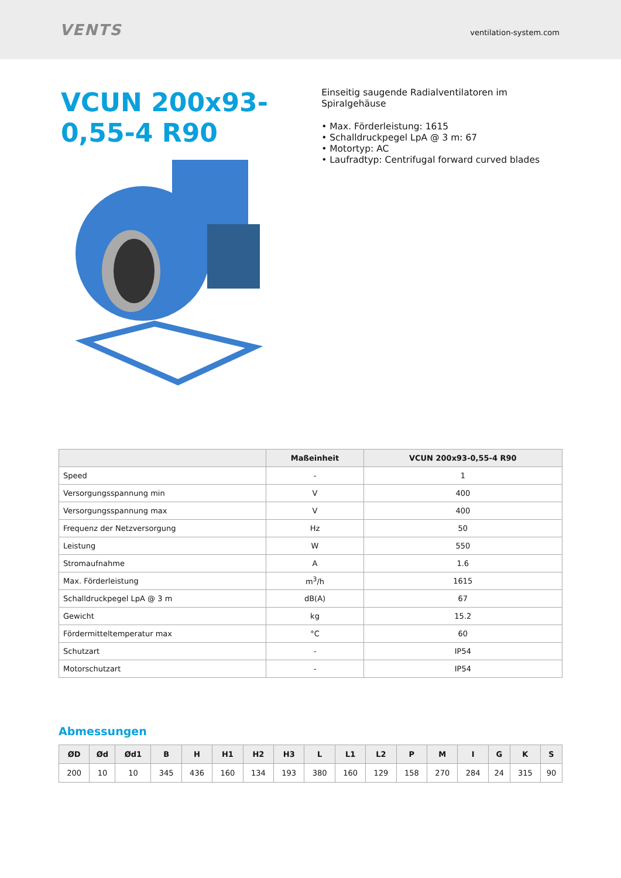VENTS
ventilation-system.com
VCUN 200x93-0,55-4 R90
Einseitig saugende Radialventilatoren im Spiralgehäuse
• Max. Förderleistung: 1615
• Schalldruckpegel LpA @ 3 m: 67
• Motortyp: AC
• Laufradtyp: Centrifugal forward curved blades
| | Maßeinheit | VCUN 200x93-0,55-4 R90 |
| --- | --- | --- |
| Speed | - | 1 |
| Versorgungsspannung min | V | 400 |
| Versorgungsspannung max | V | 400 |
| Frequenz der Netzversorgung | Hz | 50 |
| Leistung | W | 550 |
| Stromaufnahme | A | 1.6 |
| Max. Förderleistung | m<sup>3</sup>/h | 1615 |
| Schalldruckpegel LpA @ 3 m | dB(A) | 67 |
| Gewicht | kg | 15.2 |
| Fördermitteltemperatur max | °C | 60 |
| Schutzart | - | IP54 |
| Motorschutzart | - | IP54 |
Abmessungen
| ØD | Ød | Ød1 | B | H | H1 | H2 | H3 | L | L1 | L2 | P | M | I | G | K | S |
| --- | --- | --- | --- | --- | --- | --- | --- | --- | --- | --- | --- | --- | --- | --- | --- | --- |
| 200 | 10 | 10 | 345 | 436 | 160 | 134 | 193 | 380 | 160 | 129 | 158 | 270 | 284 | 24 | 315 | 90 |